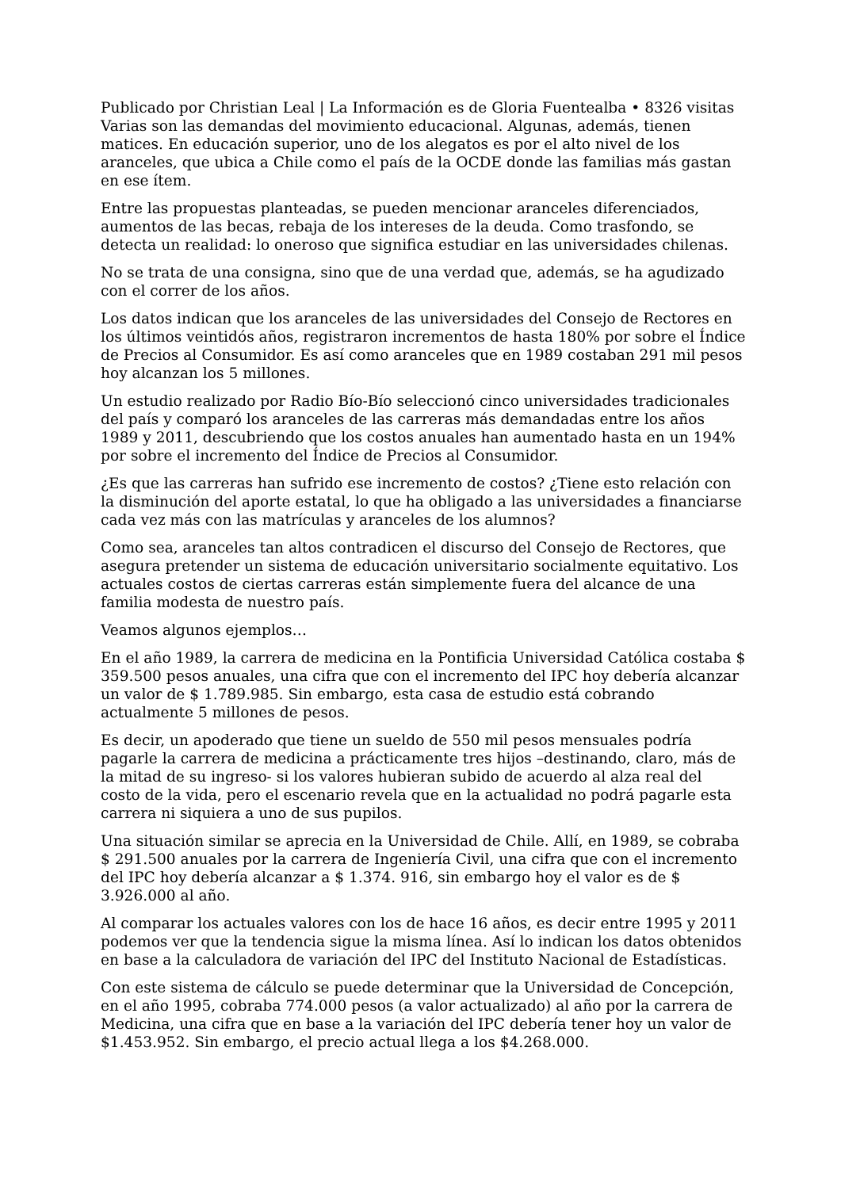Publicado por Christian Leal | La Información es de Gloria Fuentealba • 8326 visitas
Varias son las demandas del movimiento educacional. Algunas, además, tienen matices. En educación superior, uno de los alegatos es por el alto nivel de los aranceles, que ubica a Chile como el país de la OCDE donde las familias más gastan en ese ítem.
Entre las propuestas planteadas, se pueden mencionar aranceles diferenciados, aumentos de las becas, rebaja de los intereses de la deuda. Como trasfondo, se detecta un realidad: lo oneroso que significa estudiar en las universidades chilenas.
No se trata de una consigna, sino que de una verdad que, además, se ha agudizado con el correr de los años.
Los datos indican que los aranceles de las universidades del Consejo de Rectores en los últimos veintidós años, registraron incrementos de hasta 180% por sobre el Índice de Precios al Consumidor. Es así como aranceles que en 1989 costaban 291 mil pesos hoy alcanzan los 5 millones.
Un estudio realizado por Radio Bío-Bío seleccionó cinco universidades tradicionales del país y comparó los aranceles de las carreras más demandadas entre los años 1989 y 2011, descubriendo que los costos anuales han aumentado hasta en un 194% por sobre el incremento del Índice de Precios al Consumidor.
¿Es que las carreras han sufrido ese incremento de costos? ¿Tiene esto relación con la disminución del aporte estatal, lo que ha obligado a las universidades a financiarse cada vez más con las matrículas y aranceles de los alumnos?
Como sea, aranceles tan altos contradicen el discurso del Consejo de Rectores, que asegura pretender un sistema de educación universitario socialmente equitativo. Los actuales costos de ciertas carreras están simplemente fuera del alcance de una familia modesta de nuestro país.
Veamos algunos ejemplos…
En el año 1989, la carrera de medicina en la Pontificia Universidad Católica costaba $ 359.500 pesos anuales, una cifra que con el incremento del IPC hoy debería alcanzar un valor de $ 1.789.985. Sin embargo, esta casa de estudio está cobrando actualmente 5 millones de pesos.
Es decir, un apoderado que tiene un sueldo de 550 mil pesos mensuales podría pagarle la carrera de medicina a prácticamente tres hijos –destinando, claro, más de la mitad de su ingreso- si los valores hubieran subido de acuerdo al alza real del costo de la vida, pero el escenario revela que en la actualidad no podrá pagarle esta carrera ni siquiera a uno de sus pupilos.
Una situación similar se aprecia en la Universidad de Chile. Allí, en 1989, se cobraba $ 291.500 anuales por la carrera de Ingeniería Civil, una cifra que con el incremento del IPC hoy debería alcanzar a $ 1.374. 916, sin embargo hoy el valor es de $ 3.926.000 al año.
Al comparar los actuales valores con los de hace 16 años, es decir entre 1995 y 2011 podemos ver que la tendencia sigue la misma línea. Así lo indican los datos obtenidos en base a la calculadora de variación del IPC del Instituto Nacional de Estadísticas.
Con este sistema de cálculo se puede determinar que la Universidad de Concepción, en el año 1995, cobraba 774.000 pesos (a valor actualizado) al año por la carrera de Medicina, una cifra que en base a la variación del IPC debería tener hoy un valor de $1.453.952. Sin embargo, el precio actual llega a los $4.268.000.